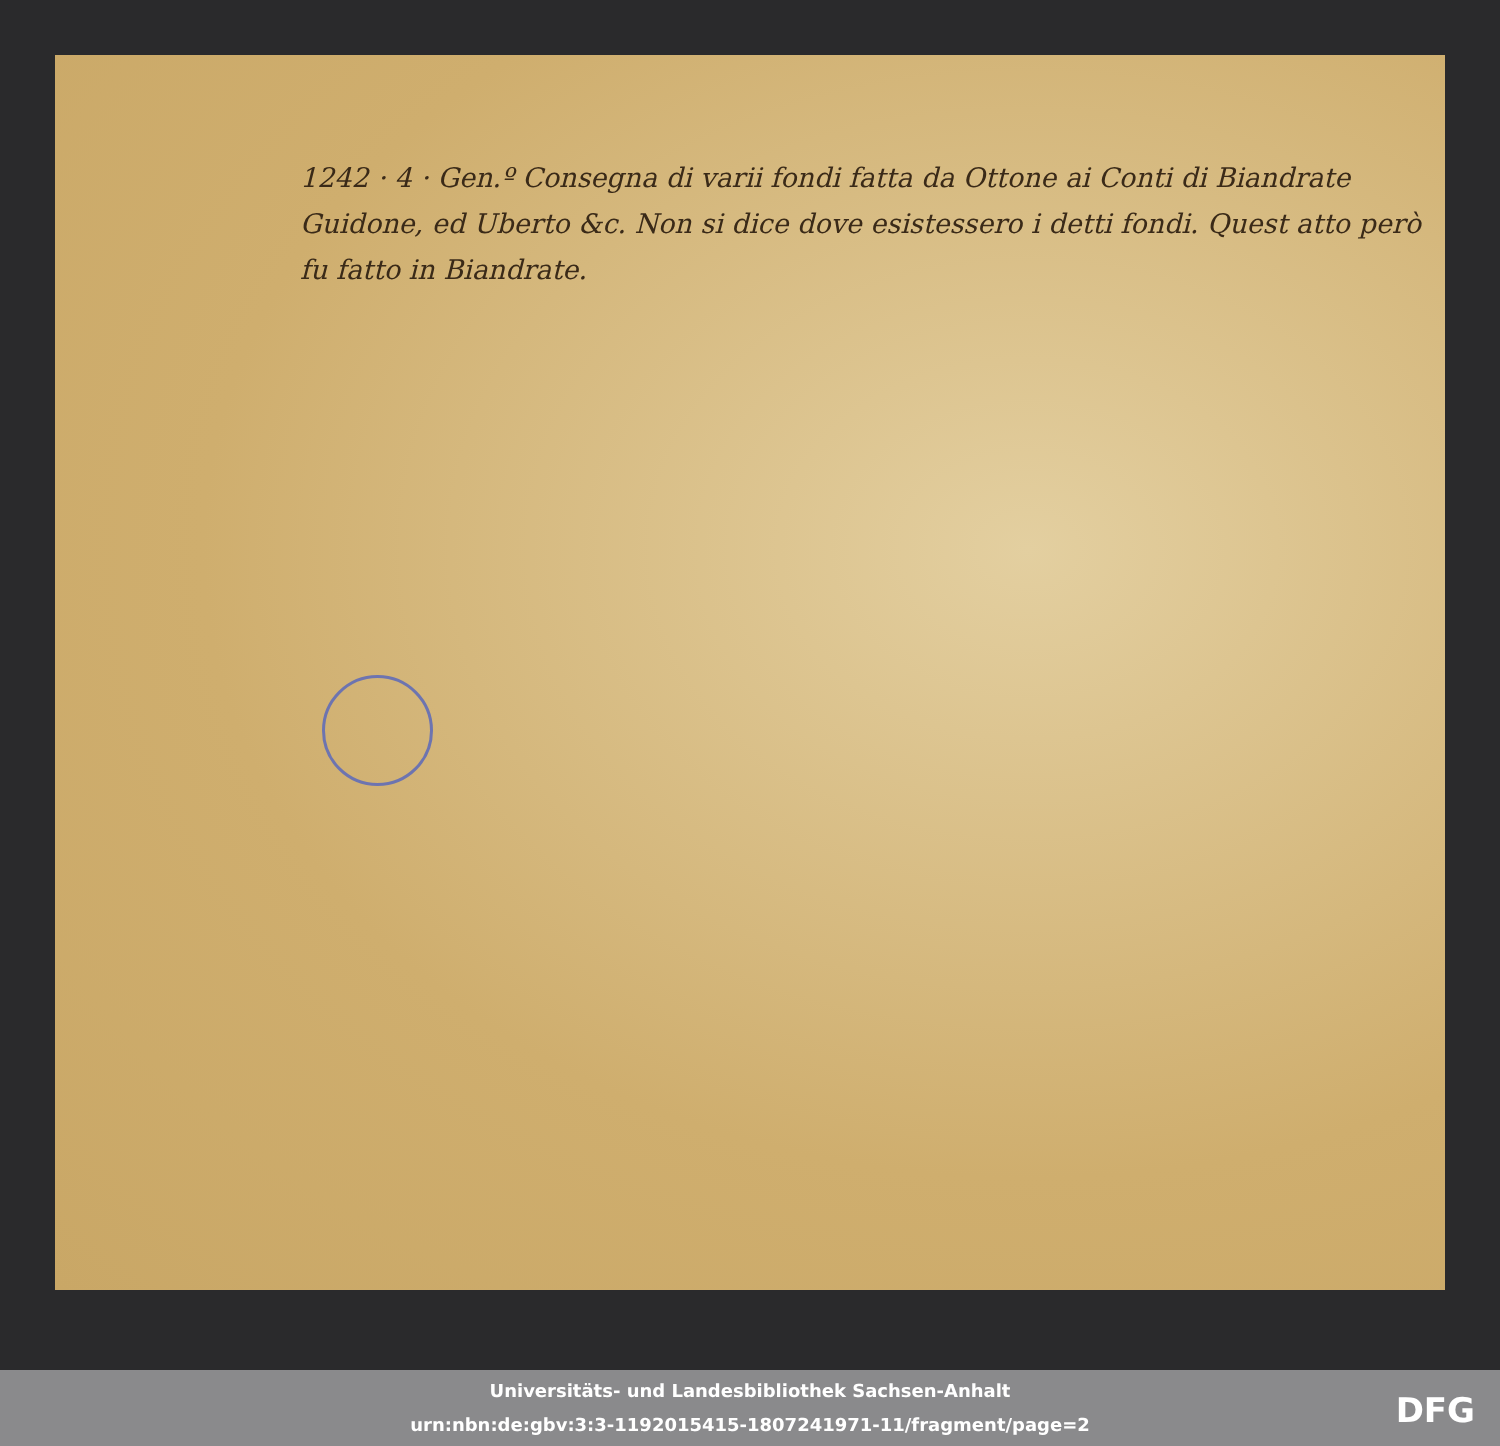1242 · 4 · Gen.º Consegna di varii fondi fatta da Ottone ai Conti di Biandrate Guidone, ed Uberto &c. Non si dice dove esistessero i detti fondi. Quest atto però fu fatto in Biandrate.
Universitäts- und Landesbibliothek Sachsen-Anhalt
urn:nbn:de:gbv:3:3-1192015415-1807241971-11/fragment/page=2
DFG